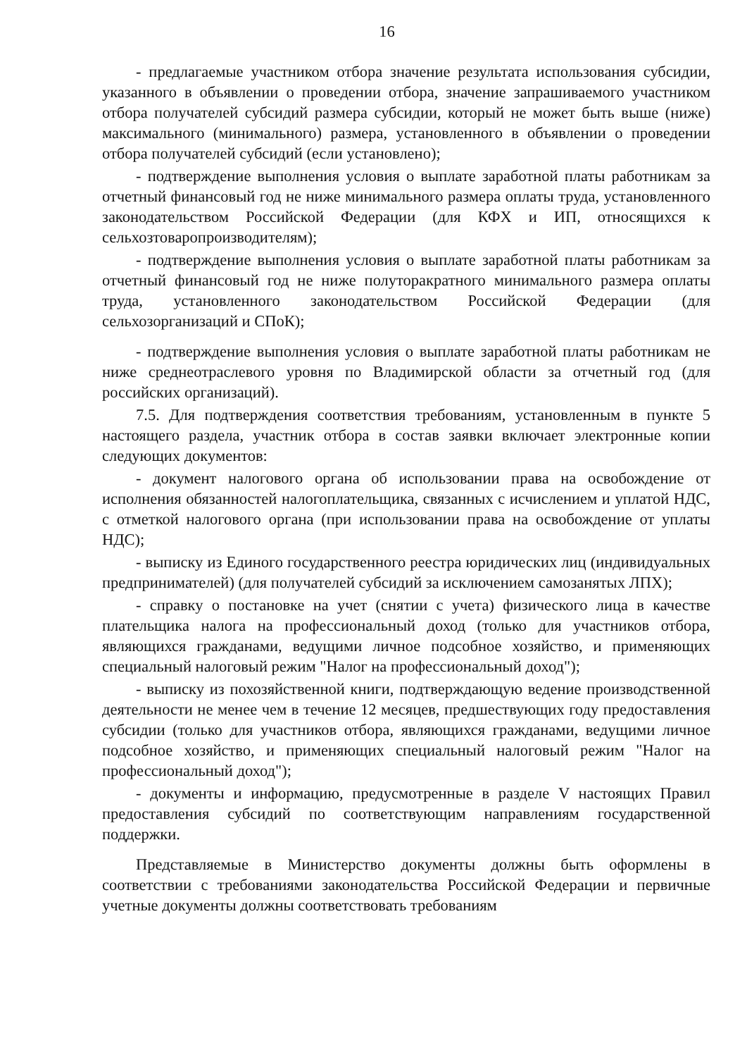16
- предлагаемые участником отбора значение результата использования субсидии, указанного в объявлении о проведении отбора, значение запрашиваемого участником отбора получателей субсидий размера субсидии, который не может быть выше (ниже) максимального (минимального) размера, установленного в объявлении о проведении отбора получателей субсидий (если установлено);
- подтверждение выполнения условия о выплате заработной платы работникам за отчетный финансовый год не ниже минимального размера оплаты труда, установленного законодательством Российской Федерации (для КФХ и ИП, относящихся к сельхозтоваропроизводителям);
- подтверждение выполнения условия о выплате заработной платы работникам за отчетный финансовый год не ниже полуторакратного минимального размера оплаты труда, установленного законодательством Российской Федерации (для сельхозорганизаций и СПоК);
- подтверждение выполнения условия о выплате заработной платы работникам не ниже среднеотраслевого уровня по Владимирской области за отчетный год (для российских организаций).
7.5. Для подтверждения соответствия требованиям, установленным в пункте 5 настоящего раздела, участник отбора в состав заявки включает электронные копии следующих документов:
- документ налогового органа об использовании права на освобождение от исполнения обязанностей налогоплательщика, связанных с исчислением и уплатой НДС, с отметкой налогового органа (при использовании права на освобождение от уплаты НДС);
- выписку из Единого государственного реестра юридических лиц (индивидуальных предпринимателей) (для получателей субсидий за исключением самозанятых ЛПХ);
- справку о постановке на учет (снятии с учета) физического лица в качестве плательщика налога на профессиональный доход (только для участников отбора, являющихся гражданами, ведущими личное подсобное хозяйство, и применяющих специальный налоговый режим "Налог на профессиональный доход");
- выписку из похозяйственной книги, подтверждающую ведение производственной деятельности не менее чем в течение 12 месяцев, предшествующих году предоставления субсидии (только для участников отбора, являющихся гражданами, ведущими личное подсобное хозяйство, и применяющих специальный налоговый режим "Налог на профессиональный доход");
- документы и информацию, предусмотренные в разделе V настоящих Правил предоставления субсидий по соответствующим направлениям государственной поддержки.
Представляемые в Министерство документы должны быть оформлены в соответствии с требованиями законодательства Российской Федерации и первичные учетные документы должны соответствовать требованиям